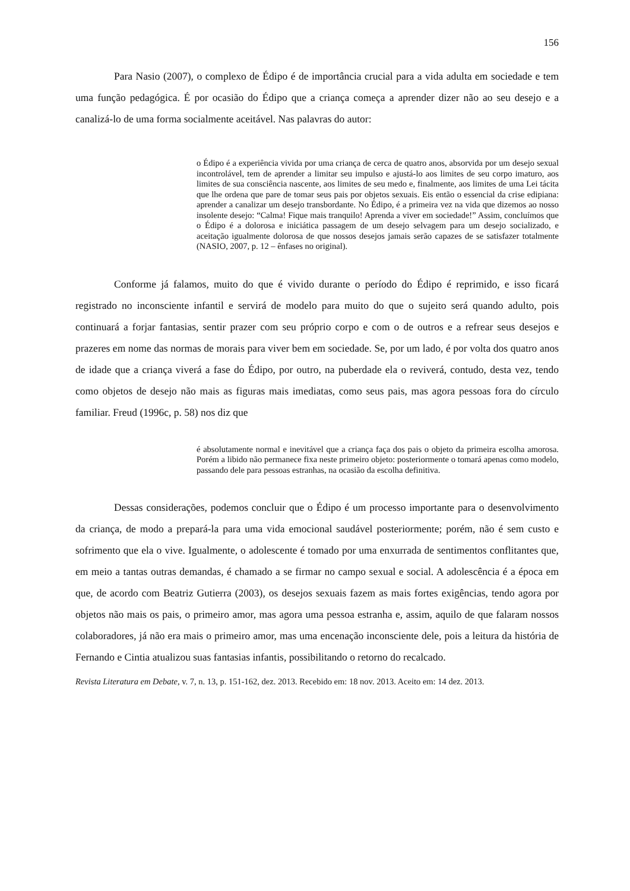156
Para Nasio (2007), o complexo de Édipo é de importância crucial para a vida adulta em sociedade e tem uma função pedagógica. É por ocasião do Édipo que a criança começa a aprender dizer não ao seu desejo e a canalizá-lo de uma forma socialmente aceitável. Nas palavras do autor:
o Édipo é a experiência vivida por uma criança de cerca de quatro anos, absorvida por um desejo sexual incontrolável, tem de aprender a limitar seu impulso e ajustá-lo aos limites de seu corpo imaturo, aos limites de sua consciência nascente, aos limites de seu medo e, finalmente, aos limites de uma Lei tácita que lhe ordena que pare de tomar seus pais por objetos sexuais. Eis então o essencial da crise edipiana: aprender a canalizar um desejo transbordante. No Édipo, é a primeira vez na vida que dizemos ao nosso insolente desejo: “Calma! Fique mais tranquilo! Aprenda a viver em sociedade!” Assim, concluímos que o Édipo é a dolorosa e iniciática passagem de um desejo selvagem para um desejo socializado, e aceitação igualmente dolorosa de que nossos desejos jamais serão capazes de se satisfazer totalmente (NASIO, 2007, p. 12 – ênfases no original).
Conforme já falamos, muito do que é vivido durante o período do Édipo é reprimido, e isso ficará registrado no inconsciente infantil e servirá de modelo para muito do que o sujeito será quando adulto, pois continuará a forjar fantasias, sentir prazer com seu próprio corpo e com o de outros e a refrear seus desejos e prazeres em nome das normas de morais para viver bem em sociedade. Se, por um lado, é por volta dos quatro anos de idade que a criança viverá a fase do Édipo, por outro, na puberdade ela o reviverá, contudo, desta vez, tendo como objetos de desejo não mais as figuras mais imediatas, como seus pais, mas agora pessoas fora do círculo familiar. Freud (1996c, p. 58) nos diz que
é absolutamente normal e inevitável que a criança faça dos pais o objeto da primeira escolha amorosa. Porém a libido não permanece fixa neste primeiro objeto: posteriormente o tomará apenas como modelo, passando dele para pessoas estranhas, na ocasião da escolha definitiva.
Dessas considerações, podemos concluir que o Édipo é um processo importante para o desenvolvimento da criança, de modo a prepará-la para uma vida emocional saudável posteriormente; porém, não é sem custo e sofrimento que ela o vive. Igualmente, o adolescente é tomado por uma enxurrada de sentimentos conflitantes que, em meio a tantas outras demandas, é chamado a se firmar no campo sexual e social. A adolescência é a época em que, de acordo com Beatriz Gutierra (2003), os desejos sexuais fazem as mais fortes exigências, tendo agora por objetos não mais os pais, o primeiro amor, mas agora uma pessoa estranha e, assim, aquilo de que falaram nossos colaboradores, já não era mais o primeiro amor, mas uma encenação inconsciente dele, pois a leitura da história de Fernando e Cintia atualizou suas fantasias infantis, possibilitando o retorno do recalcado.
Revista Literatura em Debate, v. 7, n. 13, p. 151-162, dez. 2013. Recebido em: 18 nov. 2013. Aceito em: 14 dez. 2013.